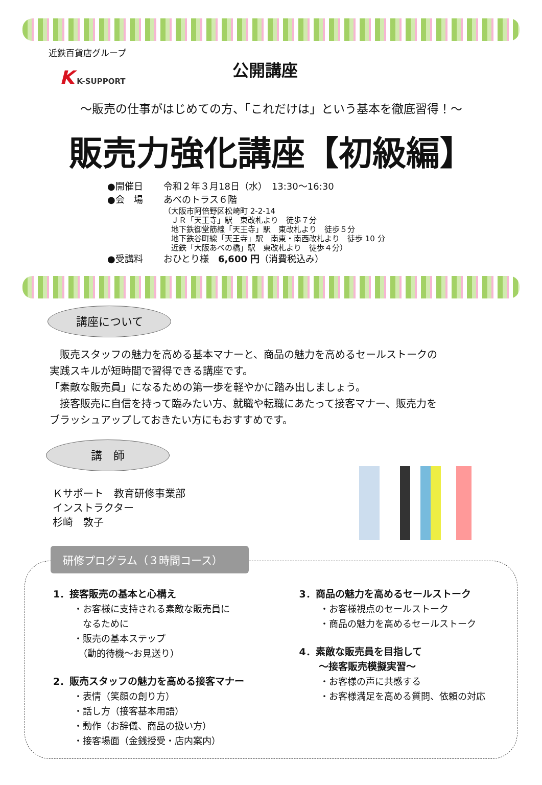近鉄百貨店グループ
K K-SUPPORT
公開講座
～販売の仕事がはじめての方、「これだけは」という基本を徹底習得！～
販売力強化講座【初級編】
●開催日 令和２年３月18日（水）　13:30～16:30
●会　場 あべのトラス６階
（大阪市阿倍野区松崎町 2-2-14
　ＪＲ「天王寺」駅　東改札より　徒歩７分
　地下鉄御堂筋線「天王寺」駅　東改札より　徒歩５分
　地下鉄谷町線「天王寺」駅　南東・南西改札より　徒歩 10 分
　近鉄「大阪あべの橋」駅　東改札より　徒歩４分）
●受講料 おひとり様　6,600 円（消費税込み）
講座について
　販売スタッフの魅力を高める基本マナーと、商品の魅力を高めるセールストークの
実践スキルが短時間で習得できる講座です。
「素敵な販売員」になるための第一歩を軽やかに踏み出しましょう。
　接客販売に自信を持って臨みたい方、就職や転職にあたって接客マナー、販売力を
ブラッシュアップしておきたい方にもおすすめです。
講　師
Ｋサポート　教育研修事業部
インストラクター
杉崎　敦子
研修プログラム（３時間コース）
1．接客販売の基本と心構え
・お客様に支持される素敵な販売員に
　なるために
・販売の基本ステップ
　（動的待機～お見送り）
2．販売スタッフの魅力を高める接客マナー
・表情（笑顔の創り方）
・話し方（接客基本用語）
・動作（お辞儀、商品の扱い方）
・接客場面（金銭授受・店内案内）
3．商品の魅力を高めるセールストーク
・お客様視点のセールストーク
・商品の魅力を高めるセールストーク
4．素敵な販売員を目指して
　　～接客販売模擬実習～
・お客様の声に共感する
・お客様満足を高める質問、依頼の対応